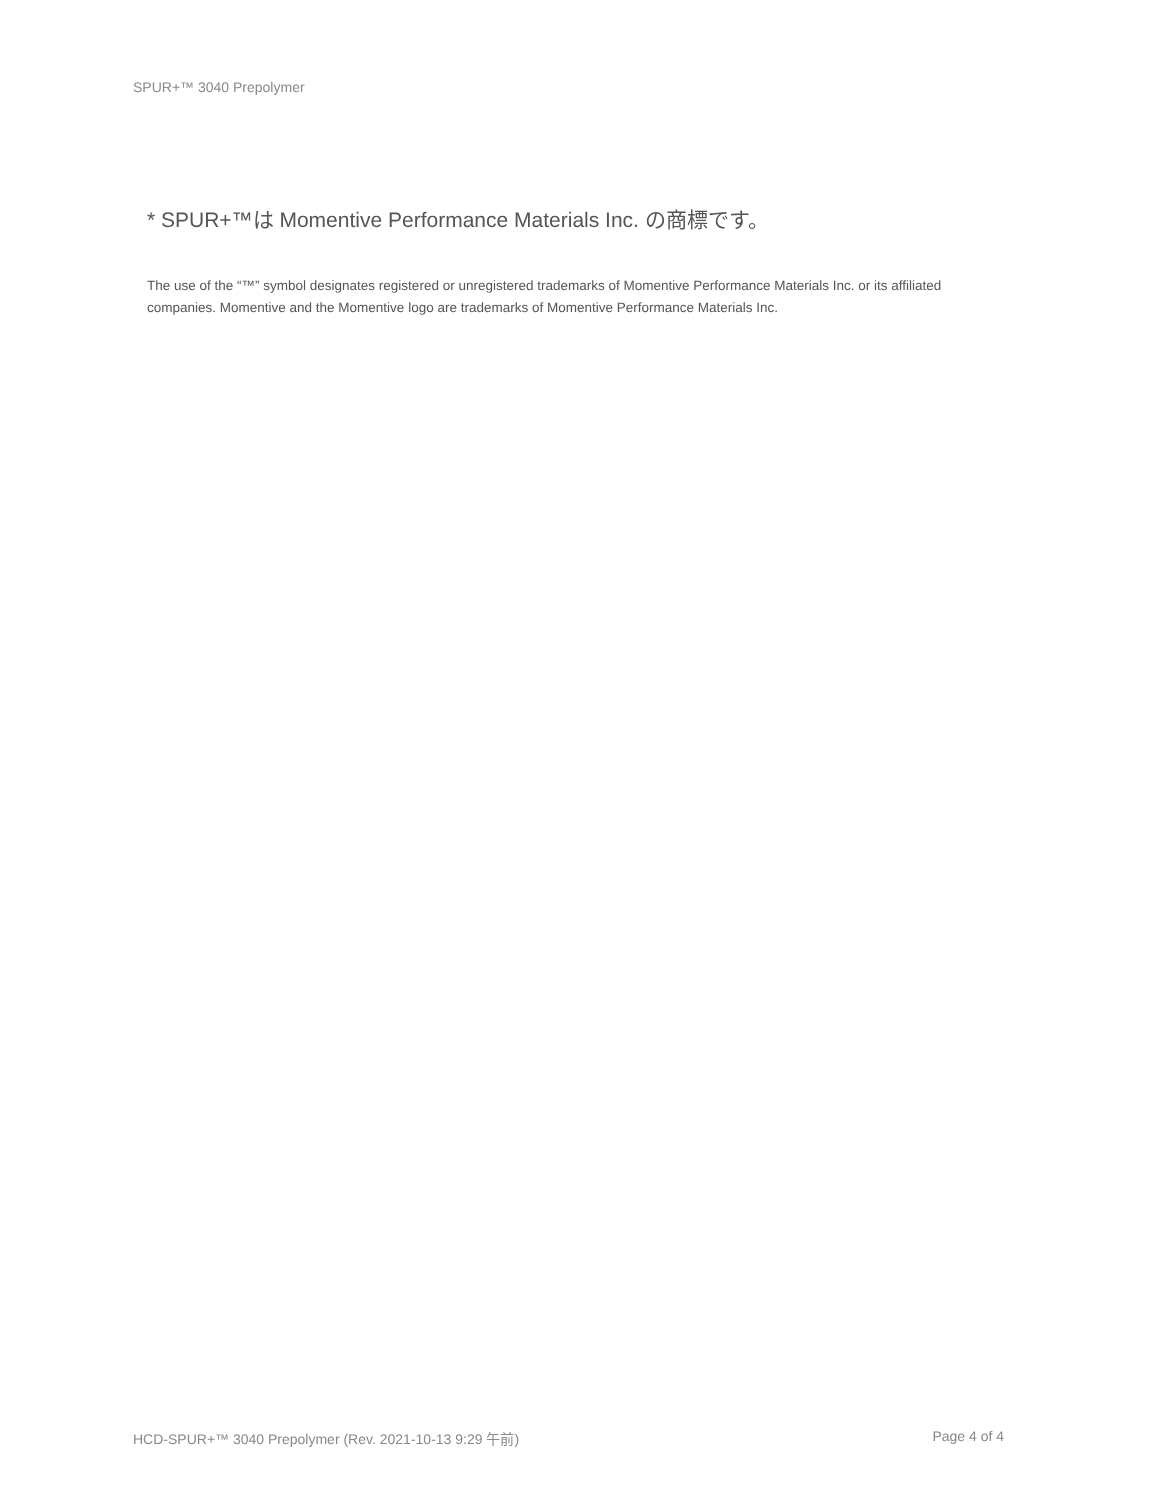SPUR+™ 3040 Prepolymer
* SPUR+™は Momentive Performance Materials Inc. の商標です。
The use of the “™” symbol designates registered or unregistered trademarks of Momentive Performance Materials Inc. or its affiliated companies. Momentive and the Momentive logo are trademarks of Momentive Performance Materials Inc.
HCD-SPUR+™ 3040 Prepolymer (Rev. 2021-10-13 9:29 午前) Page 4 of 4